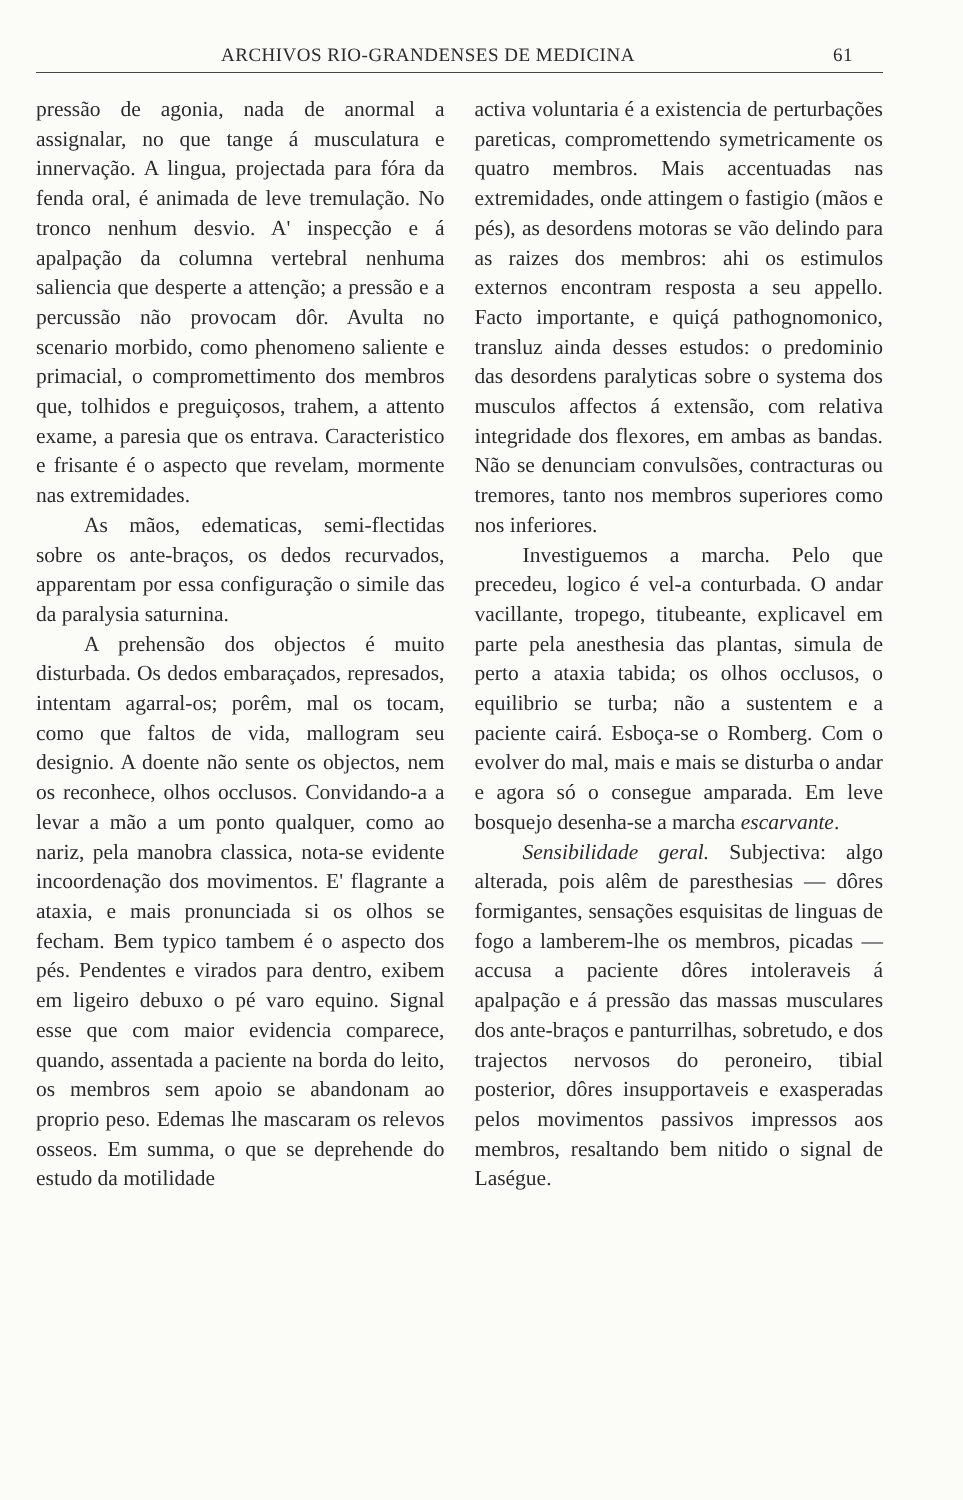ARCHIVOS RIO-GRANDENSES DE MEDICINA 61
pressão de agonia, nada de anormal a assignalar, no que tange á musculatura e innervação. A lingua, projectada para fóra da fenda oral, é animada de leve tremulação. No tronco nenhum desvio. A' inspecção e á apalpação da columna vertebral nenhuma saliencia que desperte a attenção; a pressão e a percussão não provocam dôr. Avulta no scenario morbido, como phenomeno saliente e primacial, o compromettimento dos membros que, tolhidos e preguiçosos, trahem, a attento exame, a paresia que os entrava. Caracteristico e frisante é o aspecto que revelam, mormente nas extremidades.
As mãos, edematicas, semi-flectidas sobre os ante-braços, os dedos recurvados, apparentam por essa configuração o simile das da paralysia saturnina.
A prehensão dos objectos é muito disturbada. Os dedos embaraçados, represados, intentam agarral-os; porêm, mal os tocam, como que faltos de vida, mallogram seu designio. A doente não sente os objectos, nem os reconhece, olhos occlusos. Convidando-a a levar a mão a um ponto qualquer, como ao nariz, pela manobra classica, nota-se evidente incoordenação dos movimentos. E' flagrante a ataxia, e mais pronunciada si os olhos se fecham. Bem typico tambem é o aspecto dos pés. Pendentes e virados para dentro, exibem em ligeiro debuxo o pé varo equino. Signal esse que com maior evidencia comparece, quando, assentada a paciente na borda do leito, os membros sem apoio se abandonam ao proprio peso. Edemas lhe mascaram os relevos osseos. Em summa, o que se deprehende do estudo da motilidade
activa voluntaria é a existencia de perturbações pareticas, compromettendo symetricamente os quatro membros. Mais accentuadas nas extremidades, onde attingem o fastigio (mãos e pés), as desordens motoras se vão delindo para as raizes dos membros: ahi os estimulos externos encontram resposta a seu appello. Facto importante, e quiçá pathognomonico, transluz ainda desses estudos: o predominio das desordens paralyticas sobre o systema dos musculos affectos á extensão, com relativa integridade dos flexores, em ambas as bandas. Não se denunciam convulsões, contracturas ou tremores, tanto nos membros superiores como nos inferiores.
Investiguemos a marcha. Pelo que precedeu, logico é vel-a conturbada. O andar vacillante, tropego, titubeante, explicavel em parte pela anesthesia das plantas, simula de perto a ataxia tabida; os olhos occlusos, o equilibrio se turba; não a sustentem e a paciente cairá. Esboça-se o Romberg. Com o evolver do mal, mais e mais se disturba o andar e agora só o consegue amparada. Em leve bosquejo desenha-se a marcha escarvante.
Sensibilidade geral. Subjectiva: algo alterada, pois alêm de paresthesias — dôres formigantes, sensações esquisitas de linguas de fogo a lamberem-lhe os membros, picadas — accusa a paciente dôres intoleraveis á apalpação e á pressão das massas musculares dos ante-braços e panturrilhas, sobretudo, e dos trajectos nervosos do peroneiro, tibial posterior, dôres insupportaveis e exasperadas pelos movimentos passivos impressos aos membros, resaltando bem nitido o signal de Laségue.